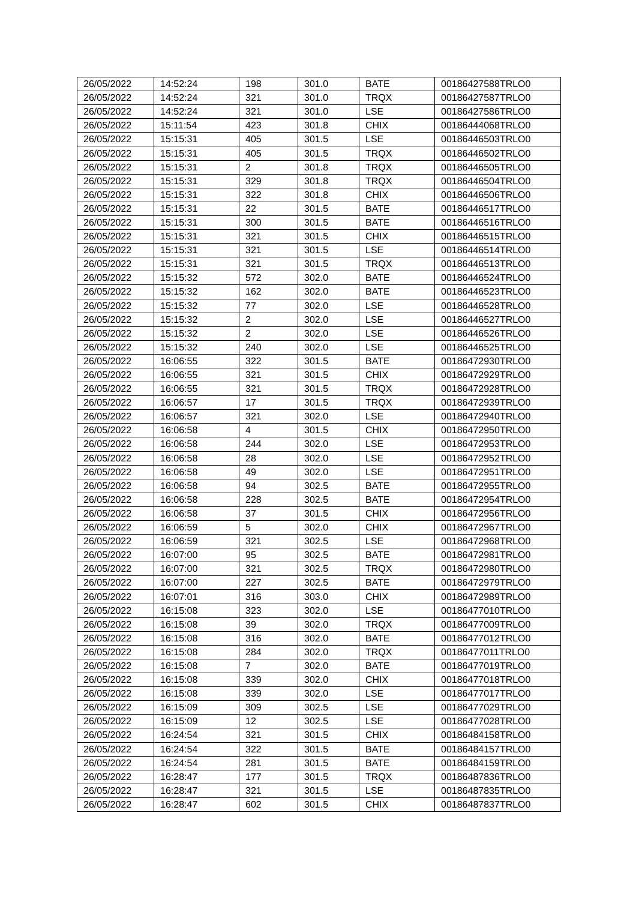| 26/05/2022 | 14:52:24 | 198 | 301.0 | BATE | 00186427588TRLO0 |
| 26/05/2022 | 14:52:24 | 321 | 301.0 | TRQX | 00186427587TRLO0 |
| 26/05/2022 | 14:52:24 | 321 | 301.0 | LSE | 00186427586TRLO0 |
| 26/05/2022 | 15:11:54 | 423 | 301.8 | CHIX | 00186444068TRLO0 |
| 26/05/2022 | 15:15:31 | 405 | 301.5 | LSE | 00186446503TRLO0 |
| 26/05/2022 | 15:15:31 | 405 | 301.5 | TRQX | 00186446502TRLO0 |
| 26/05/2022 | 15:15:31 | 2 | 301.8 | TRQX | 00186446505TRLO0 |
| 26/05/2022 | 15:15:31 | 329 | 301.8 | TRQX | 00186446504TRLO0 |
| 26/05/2022 | 15:15:31 | 322 | 301.8 | CHIX | 00186446506TRLO0 |
| 26/05/2022 | 15:15:31 | 22 | 301.5 | BATE | 00186446517TRLO0 |
| 26/05/2022 | 15:15:31 | 300 | 301.5 | BATE | 00186446516TRLO0 |
| 26/05/2022 | 15:15:31 | 321 | 301.5 | CHIX | 00186446515TRLO0 |
| 26/05/2022 | 15:15:31 | 321 | 301.5 | LSE | 00186446514TRLO0 |
| 26/05/2022 | 15:15:31 | 321 | 301.5 | TRQX | 00186446513TRLO0 |
| 26/05/2022 | 15:15:32 | 572 | 302.0 | BATE | 00186446524TRLO0 |
| 26/05/2022 | 15:15:32 | 162 | 302.0 | BATE | 00186446523TRLO0 |
| 26/05/2022 | 15:15:32 | 77 | 302.0 | LSE | 00186446528TRLO0 |
| 26/05/2022 | 15:15:32 | 2 | 302.0 | LSE | 00186446527TRLO0 |
| 26/05/2022 | 15:15:32 | 2 | 302.0 | LSE | 00186446526TRLO0 |
| 26/05/2022 | 15:15:32 | 240 | 302.0 | LSE | 00186446525TRLO0 |
| 26/05/2022 | 16:06:55 | 322 | 301.5 | BATE | 00186472930TRLO0 |
| 26/05/2022 | 16:06:55 | 321 | 301.5 | CHIX | 00186472929TRLO0 |
| 26/05/2022 | 16:06:55 | 321 | 301.5 | TRQX | 00186472928TRLO0 |
| 26/05/2022 | 16:06:57 | 17 | 301.5 | TRQX | 00186472939TRLO0 |
| 26/05/2022 | 16:06:57 | 321 | 302.0 | LSE | 00186472940TRLO0 |
| 26/05/2022 | 16:06:58 | 4 | 301.5 | CHIX | 00186472950TRLO0 |
| 26/05/2022 | 16:06:58 | 244 | 302.0 | LSE | 00186472953TRLO0 |
| 26/05/2022 | 16:06:58 | 28 | 302.0 | LSE | 00186472952TRLO0 |
| 26/05/2022 | 16:06:58 | 49 | 302.0 | LSE | 00186472951TRLO0 |
| 26/05/2022 | 16:06:58 | 94 | 302.5 | BATE | 00186472955TRLO0 |
| 26/05/2022 | 16:06:58 | 228 | 302.5 | BATE | 00186472954TRLO0 |
| 26/05/2022 | 16:06:58 | 37 | 301.5 | CHIX | 00186472956TRLO0 |
| 26/05/2022 | 16:06:59 | 5 | 302.0 | CHIX | 00186472967TRLO0 |
| 26/05/2022 | 16:06:59 | 321 | 302.5 | LSE | 00186472968TRLO0 |
| 26/05/2022 | 16:07:00 | 95 | 302.5 | BATE | 00186472981TRLO0 |
| 26/05/2022 | 16:07:00 | 321 | 302.5 | TRQX | 00186472980TRLO0 |
| 26/05/2022 | 16:07:00 | 227 | 302.5 | BATE | 00186472979TRLO0 |
| 26/05/2022 | 16:07:01 | 316 | 303.0 | CHIX | 00186472989TRLO0 |
| 26/05/2022 | 16:15:08 | 323 | 302.0 | LSE | 00186477010TRLO0 |
| 26/05/2022 | 16:15:08 | 39 | 302.0 | TRQX | 00186477009TRLO0 |
| 26/05/2022 | 16:15:08 | 316 | 302.0 | BATE | 00186477012TRLO0 |
| 26/05/2022 | 16:15:08 | 284 | 302.0 | TRQX | 00186477011TRLO0 |
| 26/05/2022 | 16:15:08 | 7 | 302.0 | BATE | 00186477019TRLO0 |
| 26/05/2022 | 16:15:08 | 339 | 302.0 | CHIX | 00186477018TRLO0 |
| 26/05/2022 | 16:15:08 | 339 | 302.0 | LSE | 00186477017TRLO0 |
| 26/05/2022 | 16:15:09 | 309 | 302.5 | LSE | 00186477029TRLO0 |
| 26/05/2022 | 16:15:09 | 12 | 302.5 | LSE | 00186477028TRLO0 |
| 26/05/2022 | 16:24:54 | 321 | 301.5 | CHIX | 00186484158TRLO0 |
| 26/05/2022 | 16:24:54 | 322 | 301.5 | BATE | 00186484157TRLO0 |
| 26/05/2022 | 16:24:54 | 281 | 301.5 | BATE | 00186484159TRLO0 |
| 26/05/2022 | 16:28:47 | 177 | 301.5 | TRQX | 00186487836TRLO0 |
| 26/05/2022 | 16:28:47 | 321 | 301.5 | LSE | 00186487835TRLO0 |
| 26/05/2022 | 16:28:47 | 602 | 301.5 | CHIX | 00186487837TRLO0 |